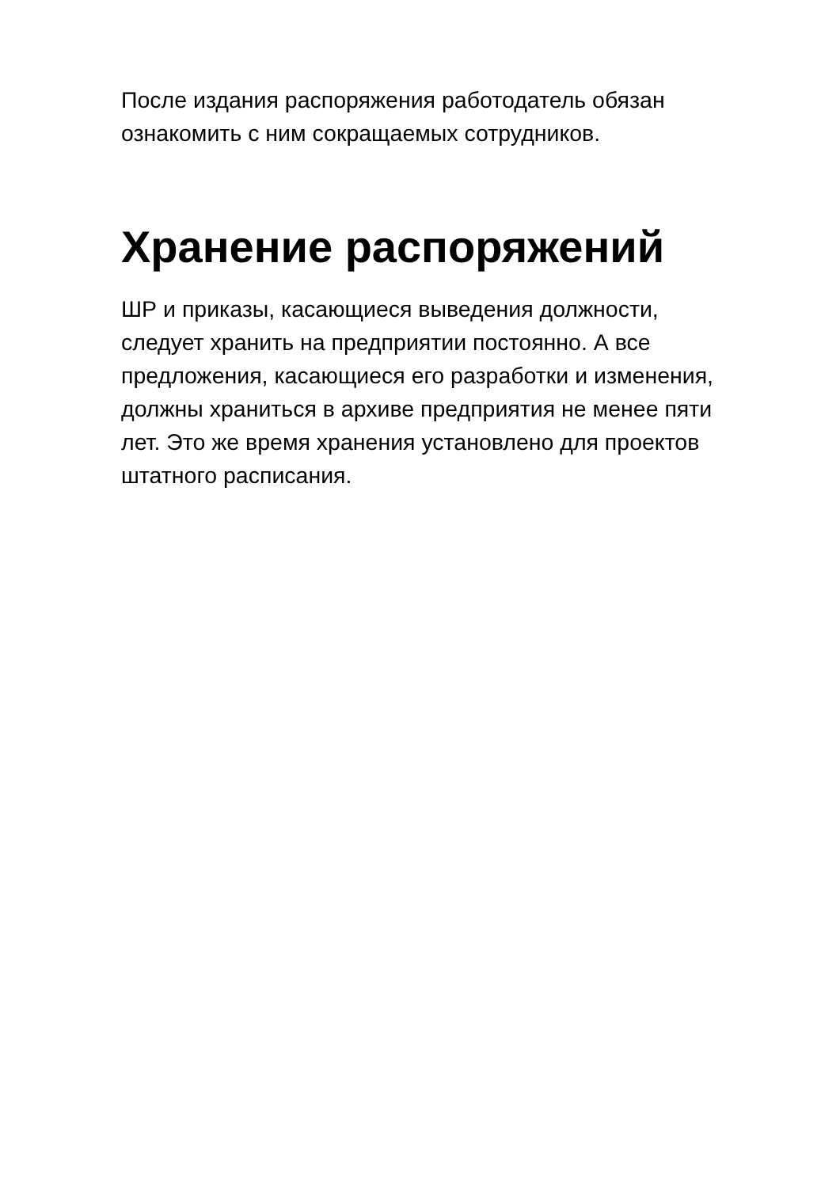После издания распоряжения работодатель обязан
ознакомить с ним сокращаемых сотрудников.
Хранение распоряжений
ШР и приказы, касающиеся выведения должности,
следует хранить на предприятии постоянно. А все
предложения, касающиеся его разработки и изменения,
должны храниться в архиве предприятия не менее пяти
лет. Это же время хранения установлено для проектов
штатного расписания.